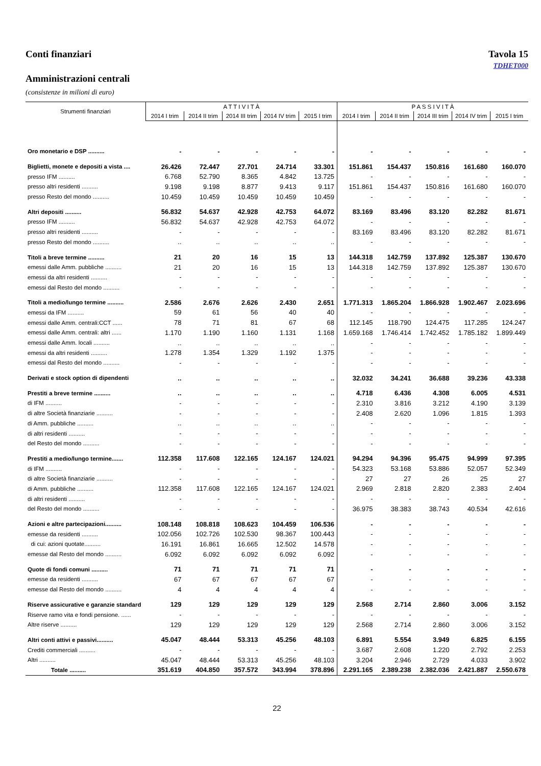Conti finanziari Tavola 15
TDHET000
Amministrazioni centrali
(consistenze in milioni di euro)
| Strumenti finanziari | A T T I V I T À | | | | | P A S S I V I T À | | | | |
| --- | --- | --- | --- | --- | --- | --- | --- | --- | --- | --- |
| | 2014 I trim | 2014 II trim | 2014 III trim | 2014 IV trim | 2015 I trim | 2014 I trim | 2014 II trim | 2014 III trim | 2014 IV trim | 2015 I trim |
| Oro monetario e DSP .......... | - | - | - | - | - | - | - | - | - | - |
| Biglietti, monete e depositi a vista .... | 26.426 | 72.447 | 27.701 | 24.714 | 33.301 | 151.861 | 154.437 | 150.816 | 161.680 | 160.070 |
| presso IFM .......... | 6.768 | 52.790 | 8.365 | 4.842 | 13.725 | - | - | - | - | - |
| presso altri residenti .......... | 9.198 | 9.198 | 8.877 | 9.413 | 9.117 | 151.861 | 154.437 | 150.816 | 161.680 | 160.070 |
| presso Resto del mondo .......... | 10.459 | 10.459 | 10.459 | 10.459 | 10.459 | - | - | - | - | - |
| Altri depositi .......... | 56.832 | 54.637 | 42.928 | 42.753 | 64.072 | 83.169 | 83.496 | 83.120 | 82.282 | 81.671 |
| presso IFM .......... | 56.832 | 54.637 | 42.928 | 42.753 | 64.072 | - | - | - | - | - |
| presso altri residenti .......... | - | - | - | - | - | 83.169 | 83.496 | 83.120 | 82.282 | 81.671 |
| presso Resto del mondo .......... | .. | .. | .. | .. | .. | - | - | - | - | - |
| Titoli a breve termine .......... | 21 | 20 | 16 | 15 | 13 | 144.318 | 142.759 | 137.892 | 125.387 | 130.670 |
| emessi dalle Amm. pubbliche .......... | 21 | 20 | 16 | 15 | 13 | 144.318 | 142.759 | 137.892 | 125.387 | 130.670 |
| emessi da altri residenti .......... | - | - | - | - | - | - | - | - | - | - |
| emessi dal Resto del mondo .......... | - | - | - | - | - | - | - | - | - | - |
| Titoli a medio/lungo termine .......... | 2.586 | 2.676 | 2.626 | 2.430 | 2.651 | 1.771.313 | 1.865.204 | 1.866.928 | 1.902.467 | 2.023.696 |
| emessi da IFM .......... | 59 | 61 | 56 | 40 | 40 | - | - | - | - | - |
| emessi dalle Amm. centrali:CCT ...... | 78 | 71 | 81 | 67 | 68 | 112.145 | 118.790 | 124.475 | 117.285 | 124.247 |
| emessi dalle Amm. centrali: altri ...... | 1.170 | 1.190 | 1.160 | 1.131 | 1.168 | 1.659.168 | 1.746.414 | 1.742.452 | 1.785.182 | 1.899.449 |
| emessi dalle Amm. locali .......... | .. | .. | .. | .. | .. | - | - | - | - | - |
| emessi da altri residenti .......... | 1.278 | 1.354 | 1.329 | 1.192 | 1.375 | - | - | - | - | - |
| emessi dal Resto del mondo .......... | - | - | - | - | - | - | - | - | - | - |
| Derivati e stock option di dipendenti | .. | .. | .. | .. | .. | 32.032 | 34.241 | 36.688 | 39.236 | 43.338 |
| Prestiti a breve termine .......... | .. | .. | .. | .. | .. | 4.718 | 6.436 | 4.308 | 6.005 | 4.531 |
| di IFM .......... | - | - | - | - | - | 2.310 | 3.816 | 3.212 | 4.190 | 3.139 |
| di altre Società finanziarie .......... | - | - | - | - | - | 2.408 | 2.620 | 1.096 | 1.815 | 1.393 |
| di Amm. pubbliche .......... | .. | .. | .. | .. | .. | - | - | - | - | - |
| di altri residenti .......... | - | - | - | - | - | - | - | - | - | - |
| del Resto del mondo .......... | - | - | - | - | - | - | - | - | - | - |
| Prestiti a medio/lungo termine....... | 112.358 | 117.608 | 122.165 | 124.167 | 124.021 | 94.294 | 94.396 | 95.475 | 94.999 | 97.395 |
| di IFM .......... | - | - | - | - | - | 54.323 | 53.168 | 53.886 | 52.057 | 52.349 |
| di altre Società finanziarie .......... | - | - | - | - | - | 27 | 27 | 26 | 25 | 27 |
| di Amm. pubbliche .......... | 112.358 | 117.608 | 122.165 | 124.167 | 124.021 | 2.969 | 2.818 | 2.820 | 2.383 | 2.404 |
| di altri residenti .......... | - | - | - | - | - | - | - | - | - | - |
| del Resto del mondo .......... | - | - | - | - | - | 36.975 | 38.383 | 38.743 | 40.534 | 42.616 |
| Azioni e altre partecipazioni.......... | 108.148 | 108.818 | 108.623 | 104.459 | 106.536 | - | - | - | - | - |
| emesse da residenti .......... | 102.056 | 102.726 | 102.530 | 98.367 | 100.443 | - | - | - | - | - |
| di cui: azioni quotate.......... | 16.191 | 16.861 | 16.665 | 12.502 | 14.578 | - | - | - | - | - |
| emesse dal Resto del mondo .......... | 6.092 | 6.092 | 6.092 | 6.092 | 6.092 | - | - | - | - | - |
| Quote di fondi comuni .......... | 71 | 71 | 71 | 71 | 71 | - | - | - | - | - |
| emesse da residenti .......... | 67 | 67 | 67 | 67 | 67 | - | - | - | - | - |
| emesse dal Resto del mondo .......... | 4 | 4 | 4 | 4 | 4 | - | - | - | - | - |
| Riserve assicurative e garanzie standard | 129 | 129 | 129 | 129 | 129 | 2.568 | 2.714 | 2.860 | 3.006 | 3.152 |
| Riserve ramo vita e fondi pensione. ...... | - | - | - | - | - | - | - | - | - | - |
| Altre riserve .......... | 129 | 129 | 129 | 129 | 129 | 2.568 | 2.714 | 2.860 | 3.006 | 3.152 |
| Altri conti attivi e passivi.......... | 45.047 | 48.444 | 53.313 | 45.256 | 48.103 | 6.891 | 5.554 | 3.949 | 6.825 | 6.155 |
| Crediti commerciali .......... | - | - | - | - | - | 3.687 | 2.608 | 1.220 | 2.792 | 2.253 |
| Altri .......... | 45.047 | 48.444 | 53.313 | 45.256 | 48.103 | 3.204 | 2.946 | 2.729 | 4.033 | 3.902 |
| Totale .......... | 351.619 | 404.850 | 357.572 | 343.994 | 378.896 | 2.291.165 | 2.389.238 | 2.382.036 | 2.421.887 | 2.550.678 |
22